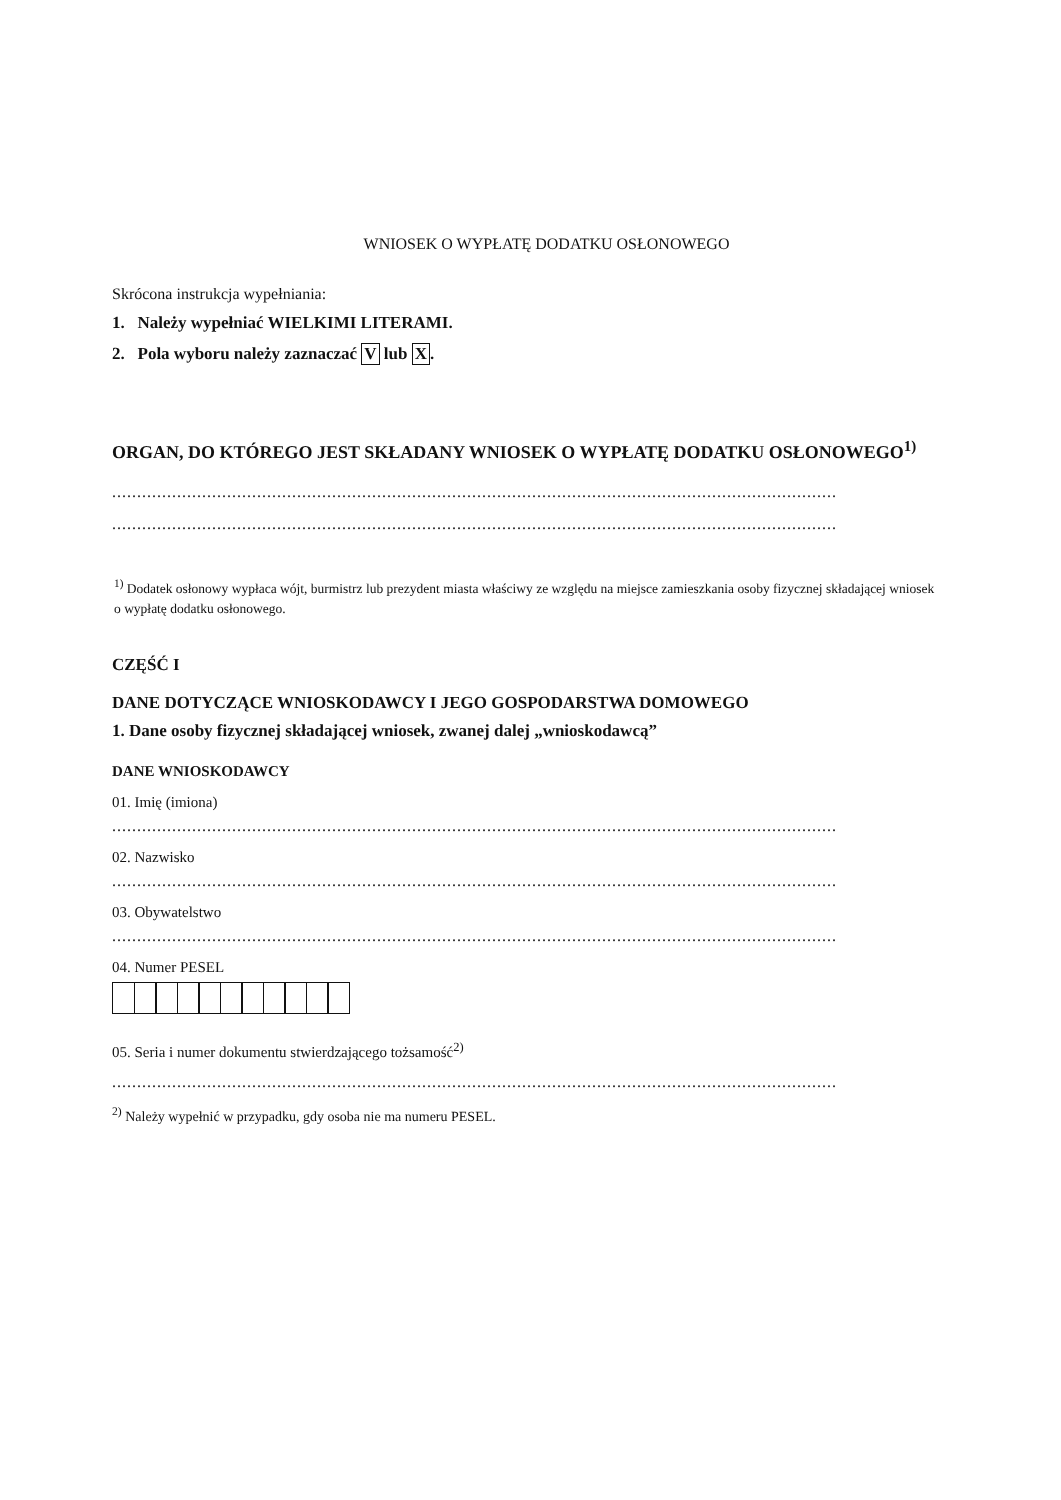WNIOSEK O WYPŁATĘ DODATKU OSŁONOWEGO
Skrócona instrukcja wypełniania:
1. Należy wypełniać WIELKIMI LITERAMI.
2. Pola wyboru należy zaznaczać V lub X.
ORGAN, DO KTÓREGO JEST SKŁADANY WNIOSEK O WYPŁATĘ DODATKU OSŁONOWEGO<sup>1)</sup>
.................................................................................................................................................
.................................................................................................................................................
<sup>1)</sup> Dodatek osłonowy wypłaca wójt, burmistrz lub prezydent miasta właściwy ze względu na miejsce zamieszkania osoby fizycznej składającej wniosek o wypłatę dodatku osłonowego.
CZĘŚĆ I
DANE DOTYCZĄCE WNIOSKODAWCY I JEGO GOSPODARSTWA DOMOWEGO
1. Dane osoby fizycznej składającej wniosek, zwanej dalej „wnioskodawcą”
DANE WNIOSKODAWCY
01. Imię (imiona)
.................................................................................................................................................
02. Nazwisko
.................................................................................................................................................
03. Obywatelstwo
.................................................................................................................................................
04. Numer PESEL
05. Seria i numer dokumentu stwierdzającego tożsamość<sup>2)</sup>
.................................................................................................................................................
<sup>2)</sup> Należy wypełnić w przypadku, gdy osoba nie ma numeru PESEL.